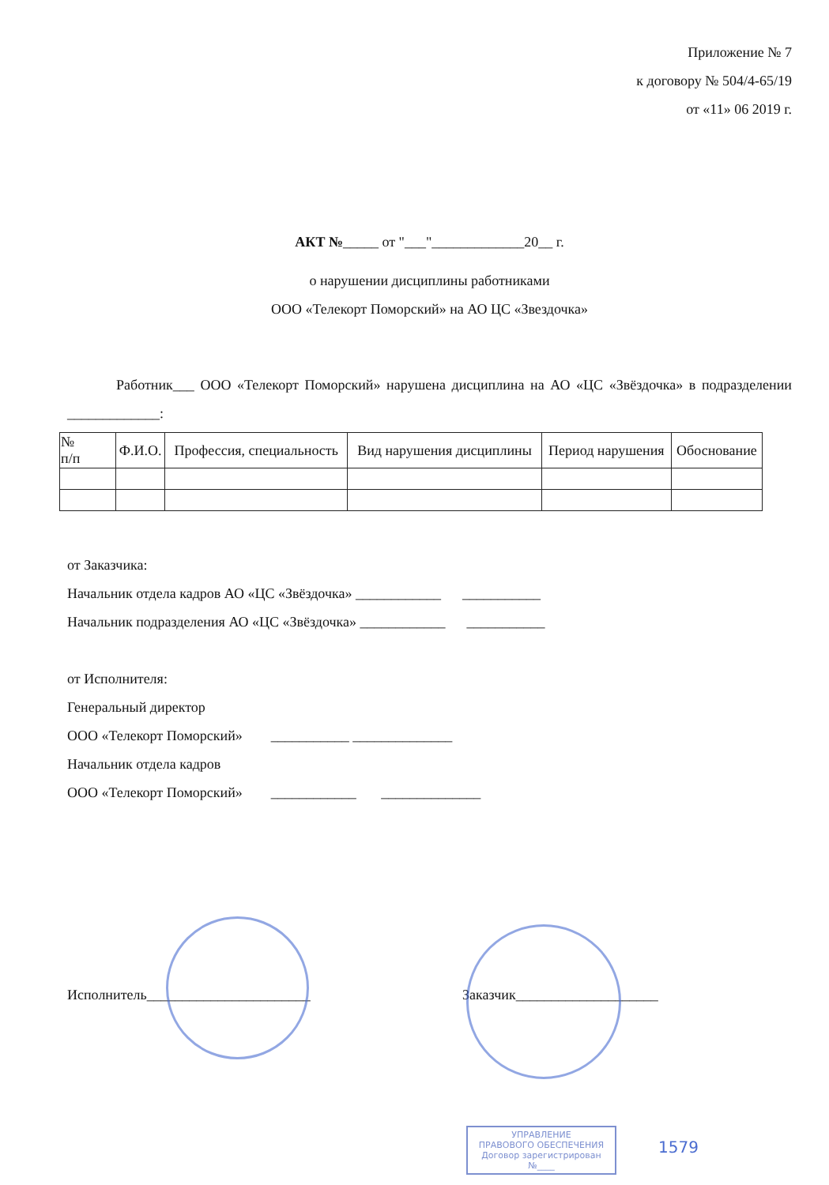Приложение № 7
к договору № 504/4-65/19
от «11» 06 2019 г.
АКТ №_____ от "___"_____________20__ г.
о нарушении дисциплины работниками
ООО «Телекорт Поморский» на АО ЦС «Звездочка»
Работник___ ООО «Телекорт Поморский» нарушена дисциплина на АО «ЦС «Звёздочка» в подразделении _____________:
| № п/п | Ф.И.О. | Профессия, специальность | Вид нарушения дисциплины | Период нарушения | Обоснование |
| --- | --- | --- | --- | --- | --- |
от Заказчика:
Начальник отдела кадров АО «ЦС «Звёздочка» ____________ ___________
Начальник подразделения АО «ЦС «Звёздочка» ____________ ___________
от Исполнителя:
Генеральный директор
ООО «Телекорт Поморский» ___________ ______________
Начальник отдела кадров
ООО «Телекорт Поморский» ____________ ______________
Исполнитель_______________________ Заказчик____________________
УПРАВЛЕНИЕ
ПРАВОВОГО ОБЕСПЕЧЕНИЯ
Договор зарегистрирован №____
1579